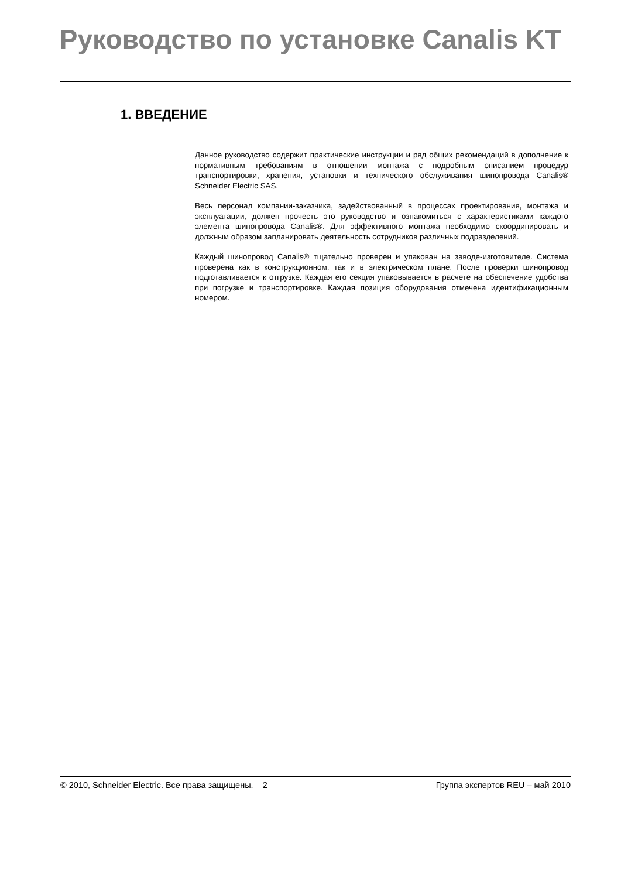Руководство по установке Canalis KT
1. ВВЕДЕНИЕ
Данное руководство содержит практические инструкции и ряд общих рекомендаций в дополнение к нормативным требованиям в отношении монтажа с подробным описанием процедур транспортировки, хранения, установки и технического обслуживания шинопровода Canalis® Schneider Electric SAS.
Весь персонал компании-заказчика, задействованный в процессах проектирования, монтажа и эксплуатации, должен прочесть это руководство и ознакомиться с характеристиками каждого элемента шинопровода Canalis®. Для эффективного монтажа необходимо скоординировать и должным образом запланировать деятельность сотрудников различных подразделений.
Каждый шинопровод Canalis® тщательно проверен и упакован на заводе-изготовителе. Система проверена как в конструкционном, так и в электрическом плане. После проверки шинопровод подготавливается к отгрузке. Каждая его секция упаковывается в расчете на обеспечение удобства при погрузке и транспортировке. Каждая позиция оборудования отмечена идентификационным номером.
© 2010, Schneider Electric. Все права защищены. 2 Группа экспертов REU – май 2010